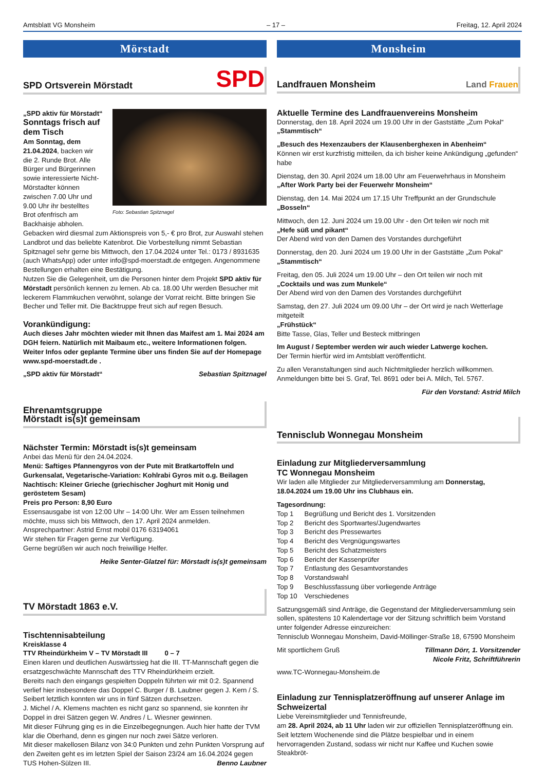Amtsblatt VG Monsheim – 17 – Freitag, 12. April 2024
Mörstadt
SPD Ortsverein Mörstadt SPD
Foto: Sebastian Spitznagel
„SPD aktiv für Mörstadt“
Sonntags frisch auf dem Tisch
Am Sonntag, dem 21.04.2024, backen wir die 2. Runde Brot. Alle Bürger und Bürgerinnen sowie interessierte Nicht-Mörstadter können zwischen 7.00 Uhr und 9.00 Uhr ihr bestelltes Brot ofenfrisch am Backhaisje abholen.
Gebacken wird diesmal zum Aktionspreis von 5,- € pro Brot, zur Auswahl stehen Landbrot und das beliebte Katenbrot. Die Vorbestellung nimmt Sebastian Spitznagel sehr gerne bis Mittwoch, den 17.04.2024 unter Tel.: 0173 / 8931635 (auch WhatsApp) oder unter info@spd-moerstadt.de entgegen. Angenommene Bestellungen erhalten eine Bestätigung.
Nutzen Sie die Gelegenheit, um die Personen hinter dem Projekt SPD aktiv für Mörstadt persönlich kennen zu lernen. Ab ca. 18.00 Uhr werden Besucher mit leckerem Flammkuchen verwöhnt, solange der Vorrat reicht. Bitte bringen Sie Becher und Teller mit. Die Backtruppe freut sich auf regen Besuch.
Vorankündigung:
Auch dieses Jahr möchten wieder mit Ihnen das Maifest am 1. Mai 2024 am DGH feiern. Natürlich mit Maibaum etc., weitere Informationen folgen. Weiter Infos oder geplante Termine über uns finden Sie auf der Homepage www.spd-moerstadt.de .
„SPD aktiv für Mörstadt“ Sebastian Spitznagel
Ehrenamtsgruppe
Mörstadt is(s)t gemeinsam
Nächster Termin: Mörstadt is(s)t gemeinsam
Anbei das Menü für den 24.04.2024.
Menü: Saftiges Pfannengyros von der Pute mit Bratkartoffeln und Gurkensalat, Vegetarische-Variation: Kohlrabi Gyros mit o.g. Beilagen Nachtisch: Kleiner Grieche (griechischer Joghurt mit Honig und geröstetem Sesam)
Preis pro Person: 8,90 Euro
Essensausgabe ist von 12:00 Uhr – 14:00 Uhr. Wer am Essen teilnehmen möchte, muss sich bis Mittwoch, den 17. April 2024 anmelden.
Ansprechpartner: Astrid Ernst mobil 0176 63194061
Wir stehen für Fragen gerne zur Verfügung.
Gerne begrüßen wir auch noch freiwillige Helfer.
Heike Senter-Glatzel für: Mörstadt is(s)t gemeinsam
TV Mörstadt 1863 e.V.
Tischtennisabteilung
Kreisklasse 4
TTV Rheindürkheim V – TV Mörstadt III 0 – 7
Einen klaren und deutlichen Auswärtssieg hat die III. TT-Mannschaft gegen die ersatzgeschwächte Mannschaft des TTV Rheindürkheim erzielt.
Bereits nach den eingangs gespielten Doppeln führten wir mit 0:2. Spannend verlief hier insbesondere das Doppel C. Burger / B. Laubner gegen J. Kern / S. Seibert letztlich konnten wir uns in fünf Sätzen durchsetzen.
J. Michel / A. Klemens machten es nicht ganz so spannend, sie konnten ihr Doppel in drei Sätzen gegen W. Andres / L. Wiesner gewinnen.
Mit dieser Führung ging es in die Einzelbegegnungen. Auch hier hatte der TVM klar die Oberhand, denn es gingen nur noch zwei Sätze verloren.
Mit dieser makellosen Bilanz von 34:0 Punkten und zehn Punkten Vorsprung auf den Zweiten geht es im letzten Spiel der Saison 23/24 am 16.04.2024 gegen TUS Hohen-Sülzen III. Benno Laubner
Monsheim
Landfrauen Monsheim Land Frauen
Aktuelle Termine des Landfrauenvereins Monsheim
Donnerstag, den 18. April 2024 um 19.00 Uhr in der Gaststätte „Zum Pokal“
„Stammtisch“
„Besuch des Hexenzaubers der Klausenberghexen in Abenheim“
Können wir erst kurzfristig mitteilen, da ich bisher keine Ankündigung „gefunden“ habe
Dienstag, den 30. April 2024 um 18.00 Uhr am Feuerwehrhaus in Monsheim
„After Work Party bei der Feuerwehr Monsheim“
Dienstag, den 14. Mai 2024 um 17.15 Uhr Treffpunkt an der Grundschule
„Bosseln“
Mittwoch, den 12. Juni 2024 um 19.00 Uhr - den Ort teilen wir noch mit
„Hefe süß und pikant“
Der Abend wird von den Damen des Vorstandes durchgeführt
Donnerstag, den 20. Juni 2024 um 19.00 Uhr in der Gaststätte „Zum Pokal“
„Stammtisch“
Freitag, den 05. Juli 2024 um 19.00 Uhr – den Ort teilen wir noch mit
„Cocktails und was zum Munkele“
Der Abend wird von den Damen des Vorstandes durchgeführt
Samstag, den 27. Juli 2024 um 09.00 Uhr – der Ort wird je nach Wetterlage mitgeteilt
„Frühstück“
Bitte Tasse, Glas, Teller und Besteck mitbringen
Im August / September werden wir auch wieder Latwerge kochen.
Der Termin hierfür wird im Amtsblatt veröffentlicht.
Zu allen Veranstaltungen sind auch Nichtmitglieder herzlich willkommen. Anmeldungen bitte bei S. Graf, Tel. 8691 oder bei A. Milch, Tel. 5767.
Für den Vorstand: Astrid Milch
Tennisclub Wonnegau Monsheim
Einladung zur Mitgliederversammlung
TC Wonnegau Monsheim
Wir laden alle Mitglieder zur Mitgliederversammlung am Donnerstag, 18.04.2024 um 19.00 Uhr ins Clubhaus ein.
Tagesordnung:
| Top 1 | Begrüßung und Bericht des 1. Vorsitzenden |
| Top 2 | Bericht des Sportwartes/Jugendwartes |
| Top 3 | Bericht des Pressewartes |
| Top 4 | Bericht des Vergnügungswartes |
| Top 5 | Bericht des Schatzmeisters |
| Top 6 | Bericht der Kassenprüfer |
| Top 7 | Entlastung des Gesamtvorstandes |
| Top 8 | Vorstandswahl |
| Top 9 | Beschlussfassung über vorliegende Anträge |
| Top 10 | Verschiedenes |
Satzungsgemäß sind Anträge, die Gegenstand der Mitgliederversammlung sein sollen, spätestens 10 Kalendertage vor der Sitzung schriftlich beim Vorstand unter folgender Adresse einzureichen:
Tennisclub Wonnegau Monsheim, David-Möllinger-Straße 18, 67590 Monsheim
Mit sportlichem Gruß Tillmann Dörr, 1. Vorsitzender
Nicole Fritz, Schriftführerin
www.TC-Wonnegau-Monsheim.de
Einladung zur Tennisplatzeröffnung auf unserer Anlage im Schweizertal
Liebe Vereinsmitglieder und Tennisfreunde,
am 28. April 2024, ab 11 Uhr laden wir zur offiziellen Tennisplatzeröffnung ein.
Seit letztem Wochenende sind die Plätze bespielbar und in einem hervorragenden Zustand, sodass wir nicht nur Kaffee und Kuchen sowie Steakbröt-